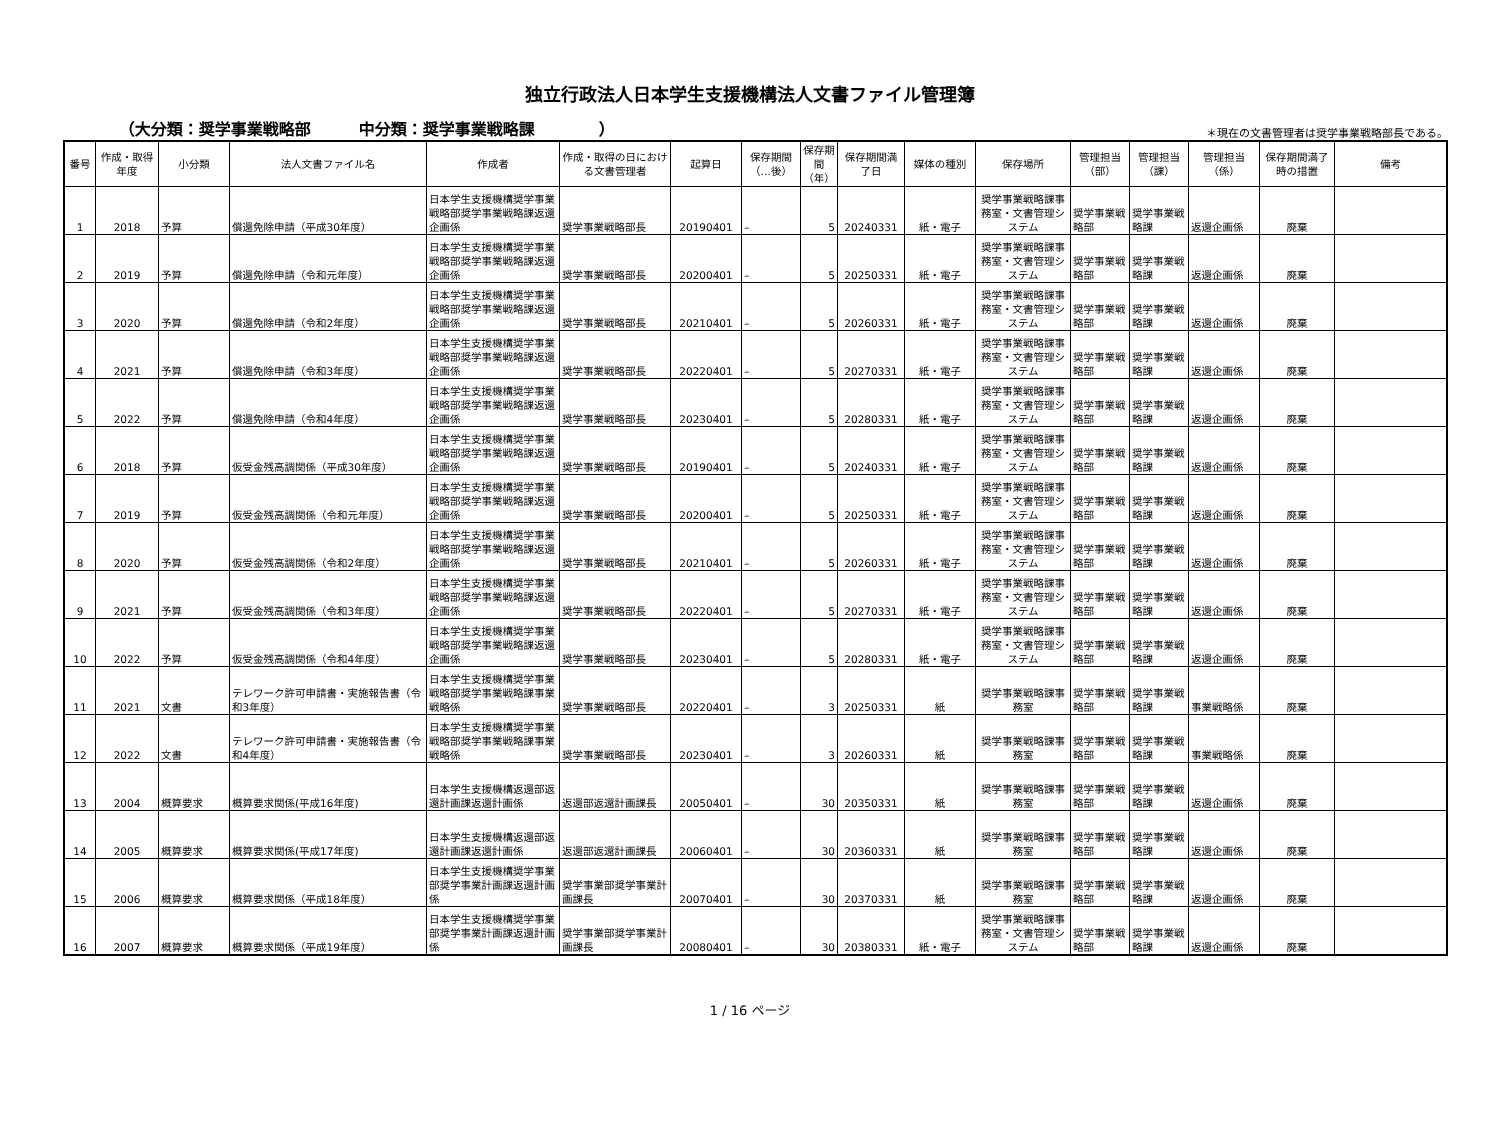独立行政法人日本学生支援機構法人文書ファイル管理簿
（大分類：奨学事業戦略部　　　中分類：奨学事業戦略課　　　　） ＊現在の文書管理者は奨学事業戦略部長である。
| 番号 | 作成・取得年度 | 小分類 | 法人文書ファイル名 | 作成者 | 作成・取得の日における文書管理者 | 起算日 | 保存期間（…後） | 保存期間（年） | 保存期間満了日 | 媒体の種別 | 保存場所 | 管理担当（部） | 管理担当（課） | 管理担当（係） | 保存期間満了時の措置 | 備考 |
| --- | --- | --- | --- | --- | --- | --- | --- | --- | --- | --- | --- | --- | --- | --- | --- | --- |
| 1 | 2018 | 予算 | 償還免除申請（平成30年度） | 日本学生支援機構奨学事業戦略部奨学事業戦略課返還企画係 | 奨学事業戦略部長 | 20190401 | – | 5 | 20240331 | 紙・電子 | 奨学事業戦略課事務室・文書管理システム | 奨学事業戦略部 | 奨学事業戦略課 | 返還企画係 | 廃棄 | |
| 2 | 2019 | 予算 | 償還免除申請（令和元年度） | 日本学生支援機構奨学事業戦略部奨学事業戦略課返還企画係 | 奨学事業戦略部長 | 20200401 | – | 5 | 20250331 | 紙・電子 | 奨学事業戦略課事務室・文書管理システム | 奨学事業戦略部 | 奨学事業戦略課 | 返還企画係 | 廃棄 | |
| 3 | 2020 | 予算 | 償還免除申請（令和2年度） | 日本学生支援機構奨学事業戦略部奨学事業戦略課返還企画係 | 奨学事業戦略部長 | 20210401 | – | 5 | 20260331 | 紙・電子 | 奨学事業戦略課事務室・文書管理システム | 奨学事業戦略部 | 奨学事業戦略課 | 返還企画係 | 廃棄 | |
| 4 | 2021 | 予算 | 償還免除申請（令和3年度） | 日本学生支援機構奨学事業戦略部奨学事業戦略課返還企画係 | 奨学事業戦略部長 | 20220401 | – | 5 | 20270331 | 紙・電子 | 奨学事業戦略課事務室・文書管理システム | 奨学事業戦略部 | 奨学事業戦略課 | 返還企画係 | 廃棄 | |
| 5 | 2022 | 予算 | 償還免除申請（令和4年度） | 日本学生支援機構奨学事業戦略部奨学事業戦略課返還企画係 | 奨学事業戦略部長 | 20230401 | – | 5 | 20280331 | 紙・電子 | 奨学事業戦略課事務室・文書管理システム | 奨学事業戦略部 | 奨学事業戦略課 | 返還企画係 | 廃棄 | |
| 6 | 2018 | 予算 | 仮受金残高調関係（平成30年度） | 日本学生支援機構奨学事業戦略部奨学事業戦略課返還企画係 | 奨学事業戦略部長 | 20190401 | – | 5 | 20240331 | 紙・電子 | 奨学事業戦略課事務室・文書管理システム | 奨学事業戦略部 | 奨学事業戦略課 | 返還企画係 | 廃棄 | |
| 7 | 2019 | 予算 | 仮受金残高調関係（令和元年度） | 日本学生支援機構奨学事業戦略部奨学事業戦略課返還企画係 | 奨学事業戦略部長 | 20200401 | – | 5 | 20250331 | 紙・電子 | 奨学事業戦略課事務室・文書管理システム | 奨学事業戦略部 | 奨学事業戦略課 | 返還企画係 | 廃棄 | |
| 8 | 2020 | 予算 | 仮受金残高調関係（令和2年度） | 日本学生支援機構奨学事業戦略部奨学事業戦略課返還企画係 | 奨学事業戦略部長 | 20210401 | – | 5 | 20260331 | 紙・電子 | 奨学事業戦略課事務室・文書管理システム | 奨学事業戦略部 | 奨学事業戦略課 | 返還企画係 | 廃棄 | |
| 9 | 2021 | 予算 | 仮受金残高調関係（令和3年度） | 日本学生支援機構奨学事業戦略部奨学事業戦略課返還企画係 | 奨学事業戦略部長 | 20220401 | – | 5 | 20270331 | 紙・電子 | 奨学事業戦略課事務室・文書管理システム | 奨学事業戦略部 | 奨学事業戦略課 | 返還企画係 | 廃棄 | |
| 10 | 2022 | 予算 | 仮受金残高調関係（令和4年度） | 日本学生支援機構奨学事業戦略部奨学事業戦略課返還企画係 | 奨学事業戦略部長 | 20230401 | – | 5 | 20280331 | 紙・電子 | 奨学事業戦略課事務室・文書管理システム | 奨学事業戦略部 | 奨学事業戦略課 | 返還企画係 | 廃棄 | |
| 11 | 2021 | 文書 | テレワーク許可申請書・実施報告書（令和3年度） | 日本学生支援機構奨学事業戦略部奨学事業戦略課事業戦略係 | 奨学事業戦略部長 | 20220401 | – | 3 | 20250331 | 紙 | 奨学事業戦略課事務室 | 奨学事業戦略部 | 奨学事業戦略課 | 事業戦略係 | 廃棄 | |
| 12 | 2022 | 文書 | テレワーク許可申請書・実施報告書（令和4年度） | 日本学生支援機構奨学事業戦略部奨学事業戦略課事業戦略係 | 奨学事業戦略部長 | 20230401 | – | 3 | 20260331 | 紙 | 奨学事業戦略課事務室 | 奨学事業戦略部 | 奨学事業戦略課 | 事業戦略係 | 廃棄 | |
| 13 | 2004 | 概算要求 | 概算要求関係(平成16年度) | 日本学生支援機構返還部返還計画課返還計画係 | 返還部返還計画課長 | 20050401 | – | 30 | 20350331 | 紙 | 奨学事業戦略課事務室 | 奨学事業戦略部 | 奨学事業戦略課 | 返還企画係 | 廃棄 | |
| 14 | 2005 | 概算要求 | 概算要求関係(平成17年度) | 日本学生支援機構返還部返還計画課返還計画係 | 返還部返還計画課長 | 20060401 | – | 30 | 20360331 | 紙 | 奨学事業戦略課事務室 | 奨学事業戦略部 | 奨学事業戦略課 | 返還企画係 | 廃棄 | |
| 15 | 2006 | 概算要求 | 概算要求関係（平成18年度） | 日本学生支援機構奨学事業部奨学事業計画課返還計画係 | 奨学事業部奨学事業計画課長 | 20070401 | – | 30 | 20370331 | 紙 | 奨学事業戦略課事務室 | 奨学事業戦略部 | 奨学事業戦略課 | 返還企画係 | 廃棄 | |
| 16 | 2007 | 概算要求 | 概算要求関係（平成19年度） | 日本学生支援機構奨学事業部奨学事業計画課返還計画係 | 奨学事業部奨学事業計画課長 | 20080401 | – | 30 | 20380331 | 紙・電子 | 奨学事業戦略課事務室・文書管理システム | 奨学事業戦略部 | 奨学事業戦略課 | 返還企画係 | 廃棄 | |
1 / 16 ページ